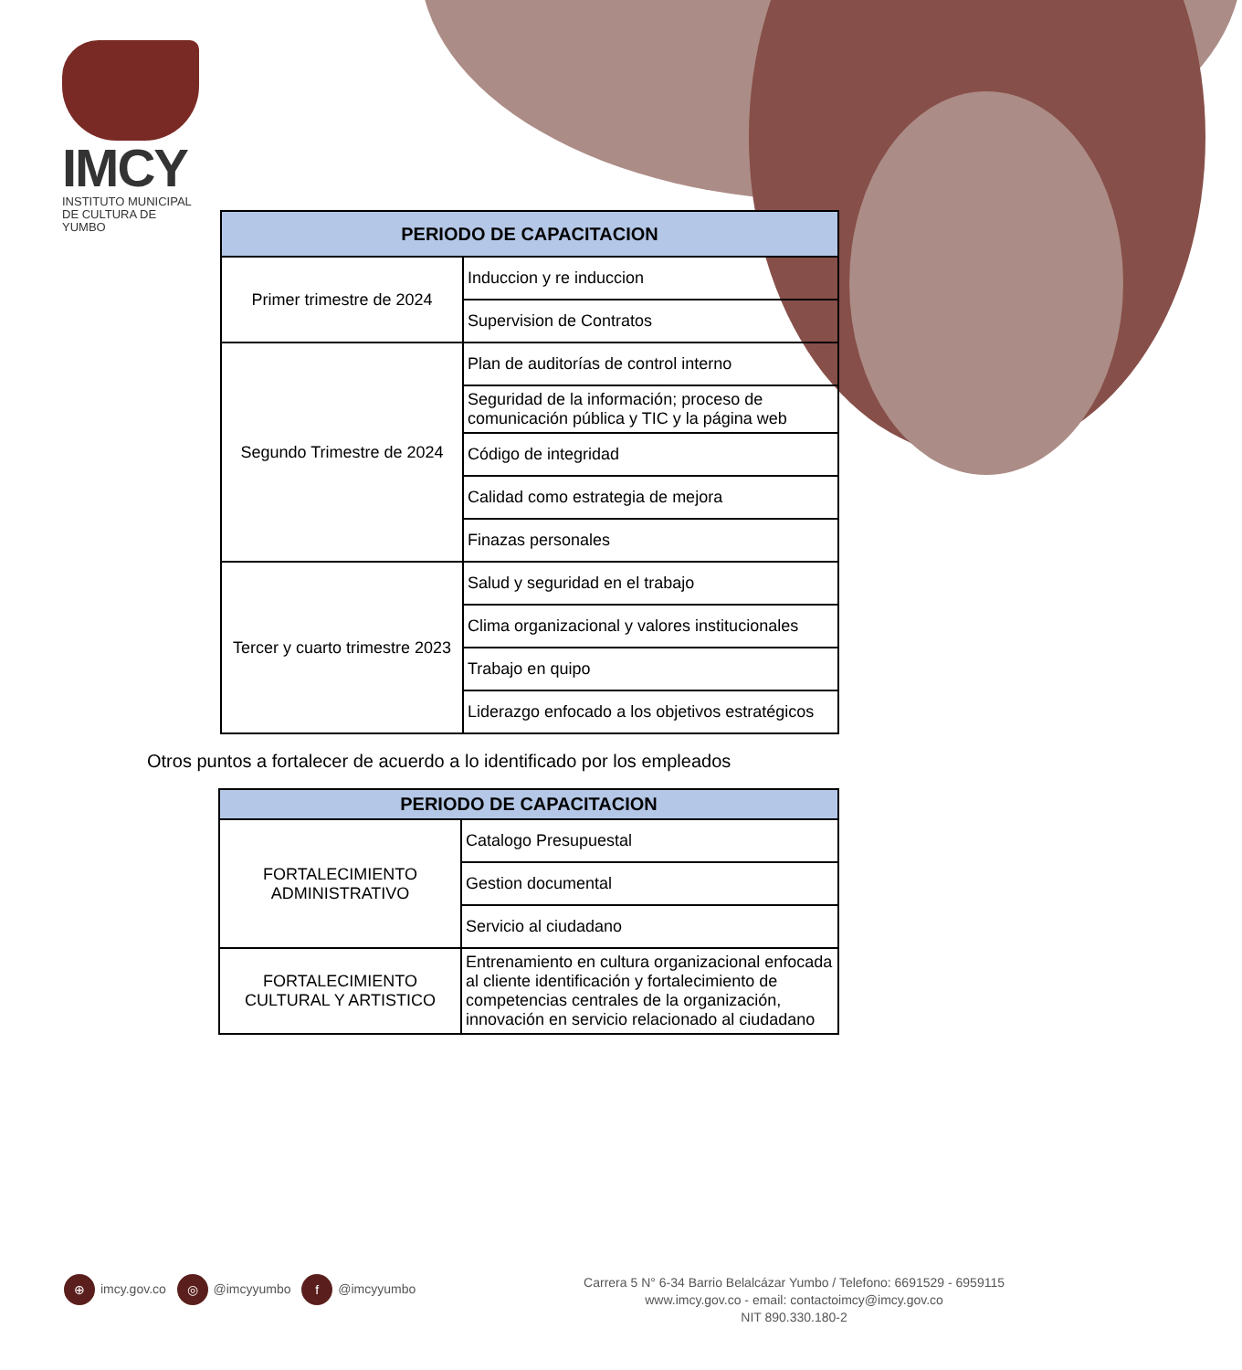IMCY
INSTITUTO MUNICIPAL
DE CULTURA DE YUMBO
| PERIODO DE CAPACITACION | |
| --- | --- |
| Primer trimestre de 2024 | Induccion y re induccion |
| | Supervision de Contratos |
| Segundo Trimestre de 2024 | Plan de auditorías de control interno |
| | Seguridad de la información; proceso de comunicación pública y TIC y la página web |
| | Código de integridad |
| | Calidad como estrategia de mejora |
| | Finazas personales |
| Tercer y cuarto trimestre 2023 | Salud y seguridad en el trabajo |
| | Clima organizacional y valores institucionales |
| | Trabajo en quipo |
| | Liderazgo enfocado a los objetivos estratégicos |
Otros puntos a fortalecer de acuerdo a lo identificado por los empleados
| PERIODO DE CAPACITACION | |
| --- | --- |
| FORTALECIMIENTO ADMINISTRATIVO | Catalogo Presupuestal |
| | Gestion documental |
| | Servicio al ciudadano |
| FORTALECIMIENTO CULTURAL Y ARTISTICO | Entrenamiento en cultura organizacional enfocada al cliente identificación y fortalecimiento de competencias centrales de la organización, innovación en servicio relacionado al ciudadano |
⊕ imcy.gov.co ◎ @imcyyumbo f @imcyyumbo
Carrera 5 N° 6-34 Barrio Belalcázar Yumbo / Telefono: 6691529 - 6959115
www.imcy.gov.co - email: contactoimcy@imcy.gov.co
NIT 890.330.180-2